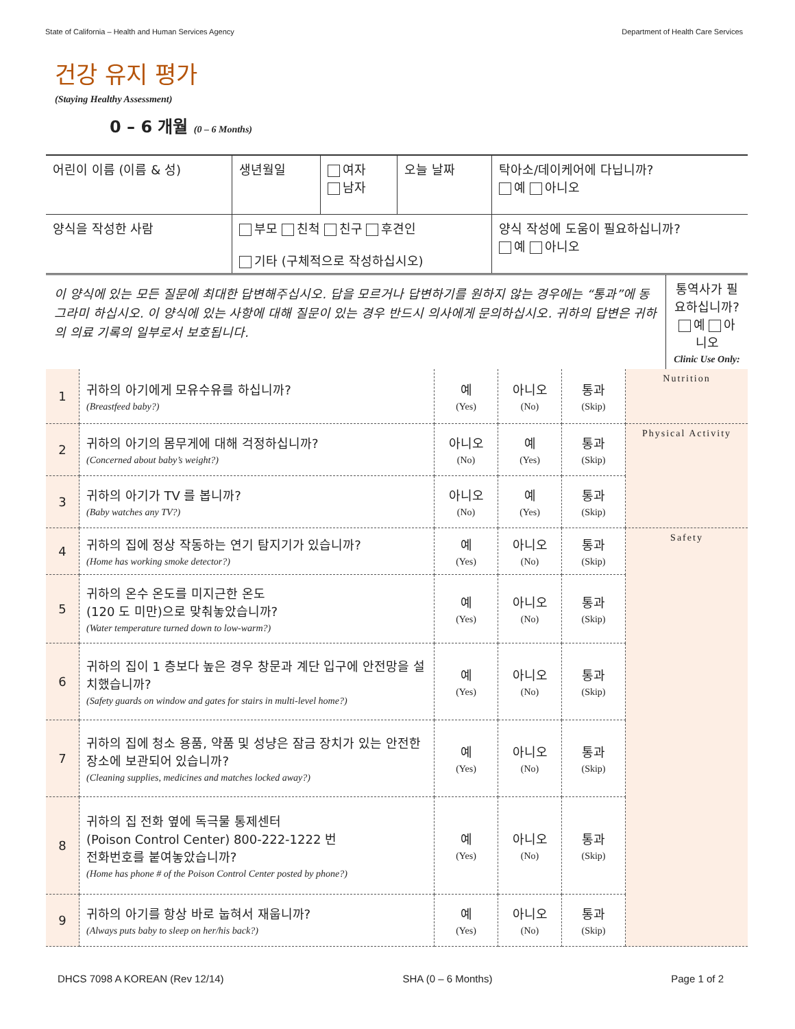State of California – Health and Human Services Agency Department of Health Care Services
건강 유지 평가
(Staying Healthy Assessment)
0 – 6 개월 (0 – 6 Months)
| 어린이 이름 (이름 & 성) | 생년월일 | 여자 남자 | 오늘 날짜 | 탁아소/데이케어에 다닙니까? 예 아니오 |
| 양식을 작성한 사람 | 부모 친척 친구 후견인 기타 (구체적으로 작성하십시오) | | | 양식 작성에 도움이 필요하십니까? 예 아니오 |
| 이 양식에 있는 모든 질문에 최대한 답변해주십시오. 답을 모르거나 답변하기를 원하지 않는 경우에는 “통과”에 동그라미 하십시오. 이 양식에 있는 사항에 대해 질문이 있는 경우 반드시 의사에게 문의하십시오. 귀하의 답변은 귀하의 의료 기록의 일부로서 보호됩니다. | 통역사가 필요하십니까? 예 아니오 Clinic Use Only: |
| 1 | 귀하의 아기에게 모유수유를 하십니까? (Breastfeed baby?) | 예 (Yes) | 아니오 (No) | 통과 (Skip) | Nutrition |
| 2 | 귀하의 아기의 몸무게에 대해 걱정하십니까? (Concerned about baby’s weight?) | 아니오 (No) | 예 (Yes) | 통과 (Skip) | Physical Activity |
| 3 | 귀하의 아기가 TV 를 봅니까? (Baby watches any TV?) | 아니오 (No) | 예 (Yes) | 통과 (Skip) | |
| 4 | 귀하의 집에 정상 작동하는 연기 탐지기가 있습니까? (Home has working smoke detector?) | 예 (Yes) | 아니오 (No) | 통과 (Skip) | Safety |
| 5 | 귀하의 온수 온도를 미지근한 온도 (120 도 미만)으로 맞춰놓았습니까? (Water temperature turned down to low-warm?) | 예 (Yes) | 아니오 (No) | 통과 (Skip) | |
| 6 | 귀하의 집이 1 층보다 높은 경우 창문과 계단 입구에 안전망을 설치했습니까? (Safety guards on window and gates for stairs in multi-level home?) | 예 (Yes) | 아니오 (No) | 통과 (Skip) | |
| 7 | 귀하의 집에 청소 용품, 약품 및 성냥은 잠금 장치가 있는 안전한 장소에 보관되어 있습니까? (Cleaning supplies, medicines and matches locked away?) | 예 (Yes) | 아니오 (No) | 통과 (Skip) | |
| 8 | 귀하의 집 전화 옆에 독극물 통제센터 (Poison Control Center) 800-222-1222 번 전화번호를 붙여놓았습니까? (Home has phone # of the Poison Control Center posted by phone?) | 예 (Yes) | 아니오 (No) | 통과 (Skip) | |
| 9 | 귀하의 아기를 항상 바로 눕혀서 재웁니까? (Always puts baby to sleep on her/his back?) | 예 (Yes) | 아니오 (No) | 통과 (Skip) | |
DHCS 7098 A KOREAN (Rev 12/14) SHA (0 – 6 Months) Page 1 of 2